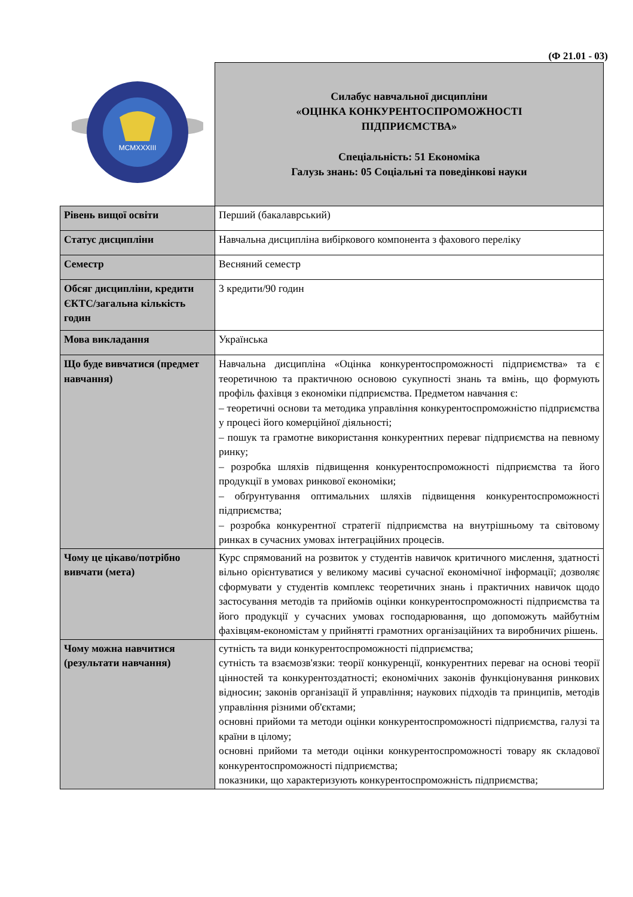(Ф 21.01 - 03)
| MCMXXXIII | Силабус навчальної дисципліни «ОЦІНКА КОНКУРЕНТОСПРОМОЖНОСТІ ПІДПРИЄМСТВА» Спеціальність: 51 Економіка Галузь знань: 05 Соціальні та поведінкові науки |
| Рівень вищої освіти | Перший (бакалаврський) |
| Статус дисципліни | Навчальна дисципліна вибіркового компонента з фахового переліку |
| Семестр | Весняний семестр |
| Обсяг дисципліни, кредити ЄКТС/загальна кількість годин | 3 кредити/90 годин |
| Мова викладання | Українська |
| Що буде вивчатися (предмет навчання) | Навчальна дисципліна «Оцінка конкурентоспроможності підприємства» та є теоретичною та практичною основою сукупності знань та вмінь, що формують профіль фахівця з економіки підприємства. Предметом навчання є: – теоретичні основи та методика управління конкурентоспроможністю підприємства у процесі його комерційної діяльності; – пошук та грамотне використання конкурентних переваг підприємства на певному ринку; – розробка шляхів підвищення конкурентоспроможності підприємства та його продукції в умовах ринкової економіки; – обґрунтування оптимальних шляхів підвищення конкурентоспроможності підприємства; – розробка конкурентної стратегії підприємства на внутрішньому та світовому ринках в сучасних умовах інтеграційних процесів. |
| Чому це цікаво/потрібно вивчати (мета) | Курс спрямований на розвиток у студентів навичок критичного мислення, здатності вільно орієнтуватися у великому масиві сучасної економічної інформації; дозволяє сформувати у студентів комплекс теоретичних знань і практичних навичок щодо застосування методів та прийомів оцінки конкурентоспроможності підприємства та його продукції у сучасних умовах господарювання, що допоможуть майбутнім фахівцям-економістам у прийнятті грамотних організаційних та виробничих рішень. |
| Чому можна навчитися (результати навчання) | сутність та види конкурентоспроможності підприємства; сутність та взаємозв'язки: теорії конкуренції, конкурентних переваг на основі теорії цінностей та конкурентоздатності; економічних законів функціонування ринкових відносин; законів організації й управління; наукових підходів та принципів, методів управління різними об'єктами; основні прийоми та методи оцінки конкурентоспроможності підприємства, галузі та країни в цілому; основні прийоми та методи оцінки конкурентоспроможності товару як складової конкурентоспроможності підприємства; показники, що характеризують конкурентоспроможність підприємства; |